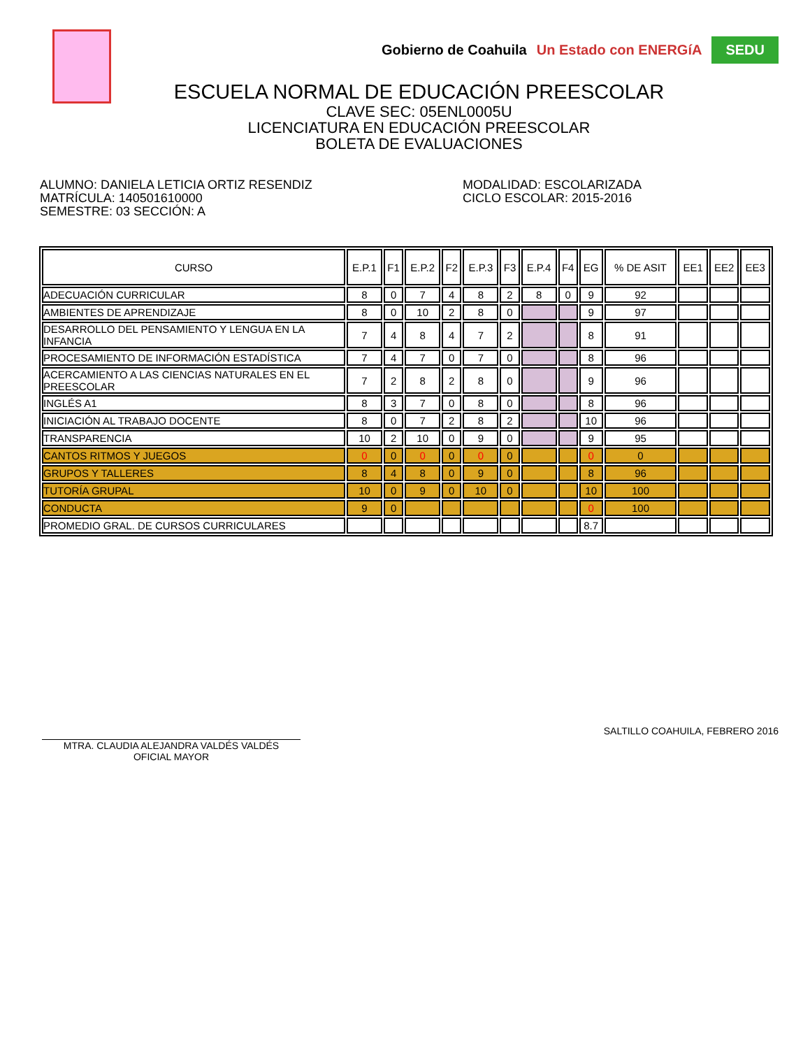Gobierno de Coahuila Un Estado con ENERGíA SEDU
ESCUELA NORMAL DE EDUCACIÓN PREESCOLAR
CLAVE SEC: 05ENL0005U
LICENCIATURA EN EDUCACIÓN PREESCOLAR
BOLETA DE EVALUACIONES
ALUMNO: DANIELA LETICIA ORTIZ RESENDIZ
MATRÍCULA: 140501610000
SEMESTRE: 03 SECCIÓN: A
MODALIDAD: ESCOLARIZADA
CICLO ESCOLAR: 2015-2016
| CURSO | E.P.1 | F1 | E.P.2 | F2 | E.P.3 | F3 | E.P.4 | F4 | EG | % DE ASIT | EE1 | EE2 | EE3 |
| --- | --- | --- | --- | --- | --- | --- | --- | --- | --- | --- | --- | --- | --- |
| ADECUACIÓN CURRICULAR | 8 | 0 | 7 | 4 | 8 | 2 | 8 | 0 | 9 | 92 | | | |
| AMBIENTES DE APRENDIZAJE | 8 | 0 | 10 | 2 | 8 | 0 | | | 9 | 97 | | | |
| DESARROLLO DEL PENSAMIENTO Y LENGUA EN LA INFANCIA | 7 | 4 | 8 | 4 | 7 | 2 | | | 8 | 91 | | | |
| PROCESAMIENTO DE INFORMACIÓN ESTADÍSTICA | 7 | 4 | 7 | 0 | 7 | 0 | | | 8 | 96 | | | |
| ACERCAMIENTO A LAS CIENCIAS NATURALES EN EL PREESCOLAR | 7 | 2 | 8 | 2 | 8 | 0 | | | 9 | 96 | | | |
| INGLÉS A1 | 8 | 3 | 7 | 0 | 8 | 0 | | | 8 | 96 | | | |
| INICIACIÓN AL TRABAJO DOCENTE | 8 | 0 | 7 | 2 | 8 | 2 | | | 10 | 96 | | | |
| TRANSPARENCIA | 10 | 2 | 10 | 0 | 9 | 0 | | | 9 | 95 | | | |
| CANTOS RITMOS Y JUEGOS | 0 | 0 | 0 | 0 | 0 | 0 | | | 0 | 0 | | | |
| GRUPOS Y TALLERES | 8 | 4 | 8 | 0 | 9 | 0 | | | 8 | 96 | | | |
| TUTORÍA GRUPAL | 10 | 0 | 9 | 0 | 10 | 0 | | | 10 | 100 | | | |
| CONDUCTA | 9 | 0 | | | | | | | 0 | 100 | | | |
| PROMEDIO GRAL. DE CURSOS CURRICULARES | | | | | | | | | 8.7 | | | | |
MTRA. CLAUDIA ALEJANDRA VALDÉS VALDÉS
OFICIAL MAYOR
SALTILLO COAHUILA, FEBRERO 2016